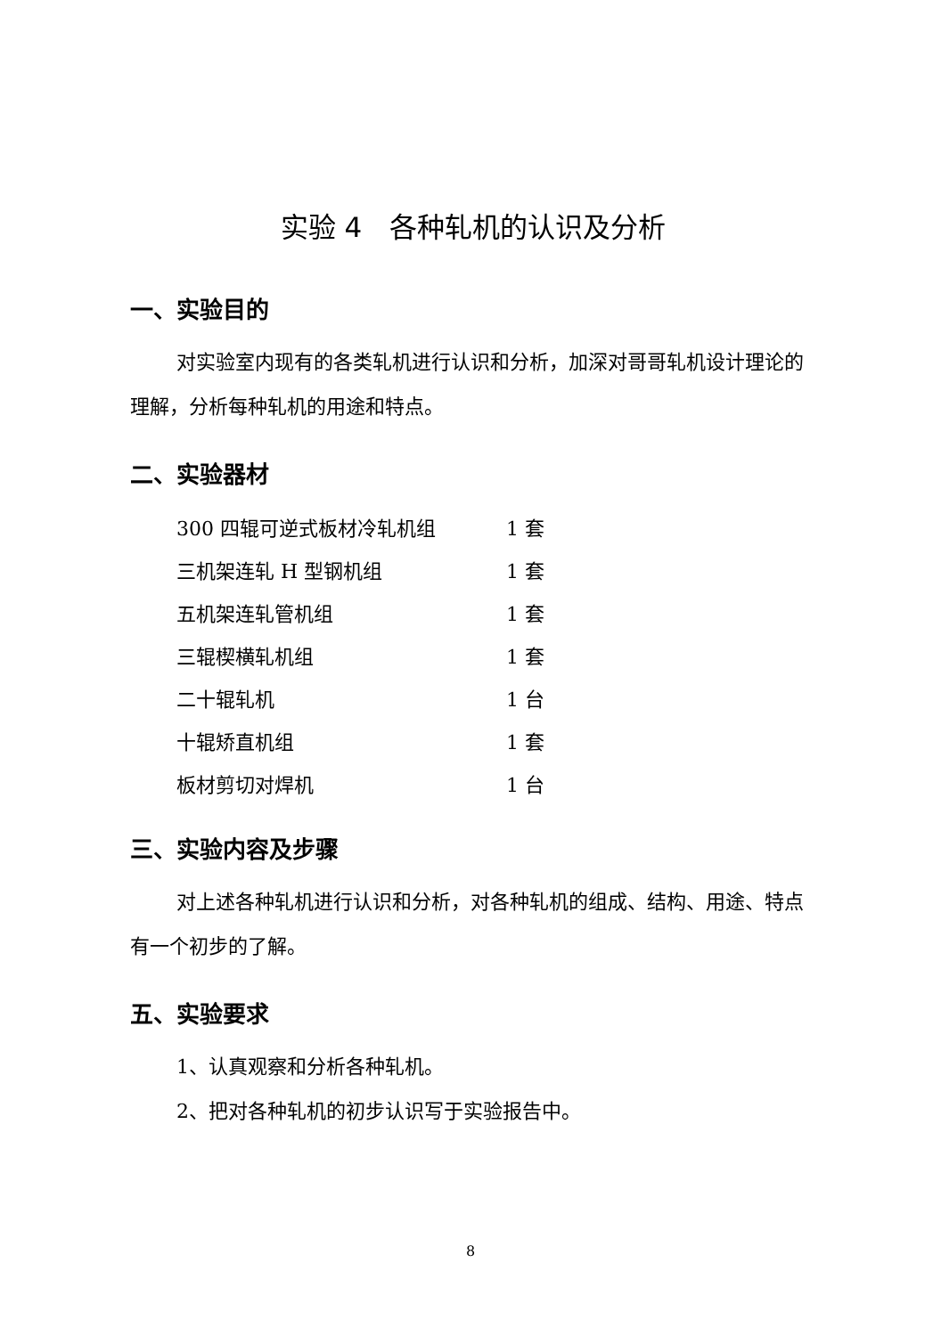实验 4　各种轧机的认识及分析
一、实验目的
对实验室内现有的各类轧机进行认识和分析，加深对哥哥轧机设计理论的理解，分析每种轧机的用途和特点。
二、实验器材
| 300 四辊可逆式板材冷轧机组 | 1 套 |
| 三机架连轧 H 型钢机组 | 1 套 |
| 五机架连轧管机组 | 1 套 |
| 三辊楔横轧机组 | 1 套 |
| 二十辊轧机 | 1 台 |
| 十辊矫直机组 | 1 套 |
| 板材剪切对焊机 | 1 台 |
三、实验内容及步骤
对上述各种轧机进行认识和分析，对各种轧机的组成、结构、用途、特点有一个初步的了解。
五、实验要求
1、认真观察和分析各种轧机。
2、把对各种轧机的初步认识写于实验报告中。
8